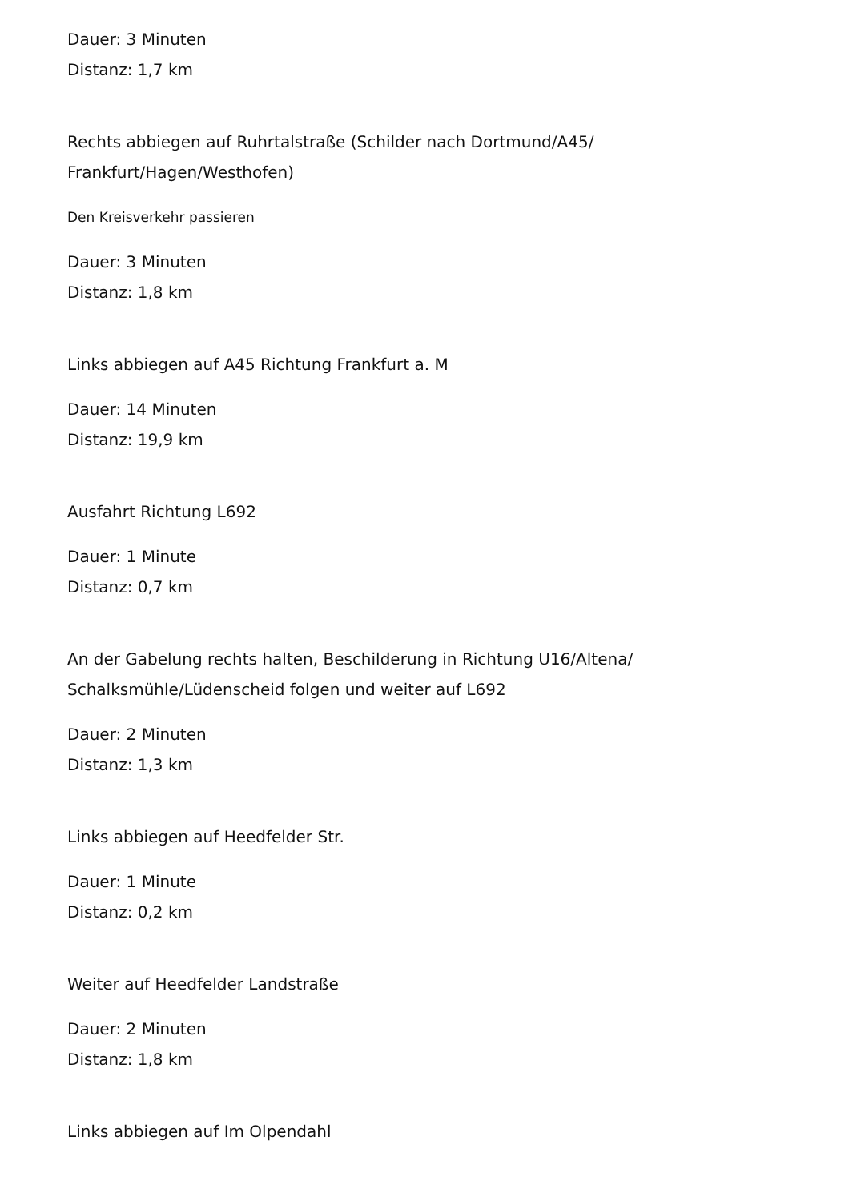Dauer: 3 Minuten
Distanz: 1,7 km
Rechts abbiegen auf Ruhrtalstraße (Schilder nach Dortmund/A45/
Frankfurt/Hagen/Westhofen)
Den Kreisverkehr passieren
Dauer: 3 Minuten
Distanz: 1,8 km
Links abbiegen auf A45 Richtung Frankfurt a. M
Dauer: 14 Minuten
Distanz: 19,9 km
Ausfahrt Richtung L692
Dauer: 1 Minute
Distanz: 0,7 km
An der Gabelung rechts halten, Beschilderung in Richtung U16/Altena/
Schalksmühle/Lüdenscheid folgen und weiter auf L692
Dauer: 2 Minuten
Distanz: 1,3 km
Links abbiegen auf Heedfelder Str.
Dauer: 1 Minute
Distanz: 0,2 km
Weiter auf Heedfelder Landstraße
Dauer: 2 Minuten
Distanz: 1,8 km
Links abbiegen auf Im Olpendahl